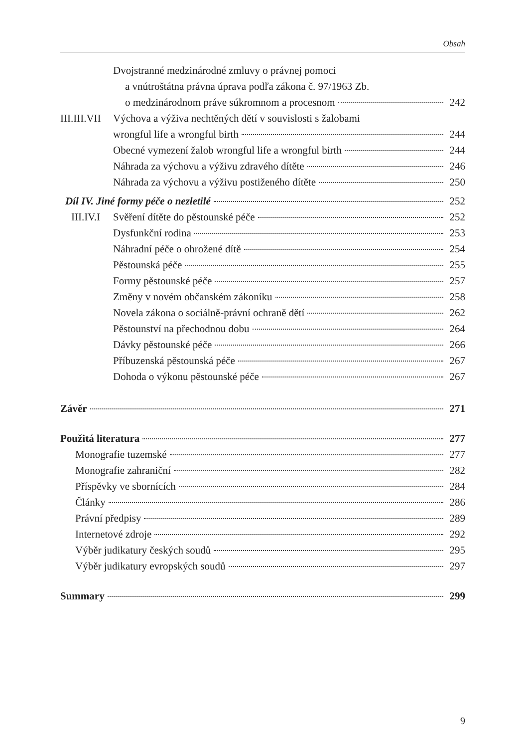Obsah
Dvojstranné medzinárodné zmluvy o právnej pomoci
a vnútroštátna právna úprava podľa zákona č. 97/1963 Zb.
o medzinárodnom práve súkromnom a procesnom 242
III.III.VII Výchova a výživa nechtěných dětí v souvislosti s žalobami
wrongful life a wrongful birth 244
Obecné vymezení žalob wrongful life a wrongful birth 244
Náhrada za výchovu a výživu zdravého dítěte 246
Náhrada za výchovu a výživu postiženého dítěte 250
Díl IV. Jiné formy péče o nezletilé 252
III.IV.I Svěření dítěte do pěstounské péče 252
Dysfunkční rodina 253
Náhradní péče o ohrožené dítě 254
Pěstounská péče 255
Formy pěstounské péče 257
Změny v novém občanském zákoníku 258
Novela zákona o sociálně-právní ochraně dětí 262
Pěstounství na přechodnou dobu 264
Dávky pěstounské péče 266
Příbuzenská pěstounská péče 267
Dohoda o výkonu pěstounské péče 267
Závěr 271
Použitá literatura 277
Monografie tuzemské 277
Monografie zahraniční 282
Příspěvky ve sbornících 284
Články 286
Právní předpisy 289
Internetové zdroje 292
Výběr judikatury českých soudů 295
Výběr judikatury evropských soudů 297
Summary 299
9